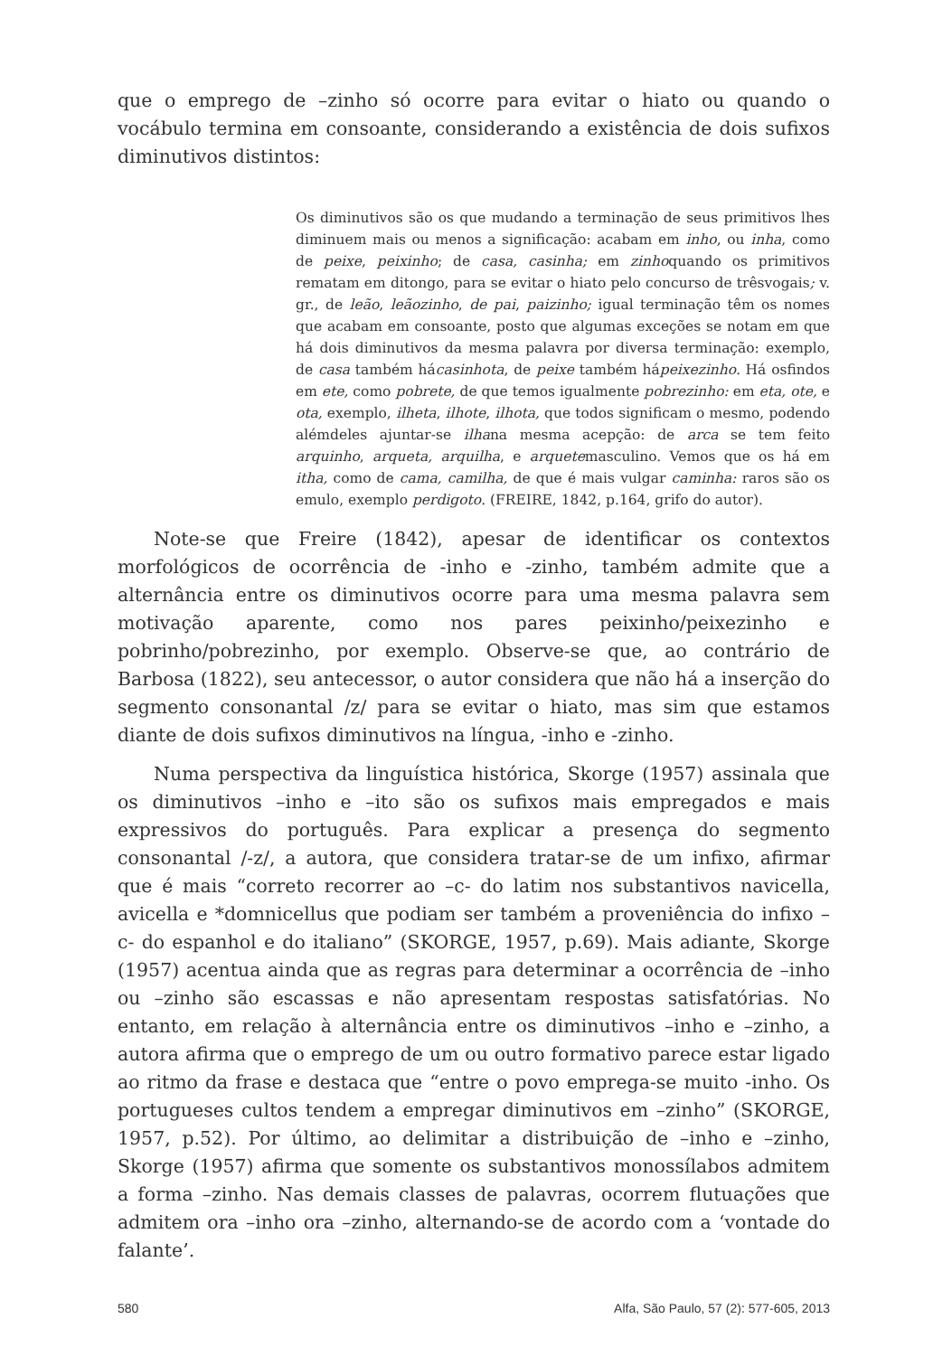que o emprego de –zinho só ocorre para evitar o hiato ou quando o vocábulo termina em consoante, considerando a existência de dois sufixos diminutivos distintos:
Os diminutivos são os que mudando a terminação de seus primitivos lhes diminuem mais ou menos a significação: acabam em inho, ou inha, como de peixe, peixinho; de casa, casinha; em zinhoquando os primitivos rematam em ditongo, para se evitar o hiato pelo concurso de trêsvogais; v. gr., de leão, leãozinho, de pai, paizinho; igual terminação têm os nomes que acabam em consoante, posto que algumas exceções se notam em que há dois diminutivos da mesma palavra por diversa terminação: exemplo, de casa também hácasinhota, de peixe também hápeixezinho. Há osfindos em ete, como pobrete, de que temos igualmente pobrezinho: em eta, ote, e ota, exemplo, ilheta, ilhote, ilhota, que todos significam o mesmo, podendo alémdeles ajuntar-se ilhana mesma acepção: de arca se tem feito arquinho, arqueta, arquilha, e arquetemasculino. Vemos que os há em itha, como de cama, camilha, de que é mais vulgar caminha: raros são os emulo, exemplo perdigoto. (FREIRE, 1842, p.164, grifo do autor).
Note-se que Freire (1842), apesar de identificar os contextos morfológicos de ocorrência de -inho e -zinho, também admite que a alternância entre os diminutivos ocorre para uma mesma palavra sem motivação aparente, como nos pares peixinho/peixezinho e pobrinho/pobrezinho, por exemplo. Observe-se que, ao contrário de Barbosa (1822), seu antecessor, o autor considera que não há a inserção do segmento consonantal /z/ para se evitar o hiato, mas sim que estamos diante de dois sufixos diminutivos na língua, -inho e -zinho.
Numa perspectiva da linguística histórica, Skorge (1957) assinala que os diminutivos –inho e –ito são os sufixos mais empregados e mais expressivos do português. Para explicar a presença do segmento consonantal /-z/, a autora, que considera tratar-se de um infixo, afirmar que é mais “correto recorrer ao –c- do latim nos substantivos navicella, avicella e *domnicellus que podiam ser também a proveniência do infixo –c- do espanhol e do italiano” (SKORGE, 1957, p.69). Mais adiante, Skorge (1957) acentua ainda que as regras para determinar a ocorrência de –inho ou –zinho são escassas e não apresentam respostas satisfatórias. No entanto, em relação à alternância entre os diminutivos –inho e –zinho, a autora afirma que o emprego de um ou outro formativo parece estar ligado ao ritmo da frase e destaca que “entre o povo emprega-se muito -inho. Os portugueses cultos tendem a empregar diminutivos em –zinho” (SKORGE, 1957, p.52). Por último, ao delimitar a distribuição de –inho e –zinho, Skorge (1957) afirma que somente os substantivos monossílabos admitem a forma –zinho. Nas demais classes de palavras, ocorrem flutuações que admitem ora –inho ora –zinho, alternando-se de acordo com a ‘vontade do falante’.
580 Alfa, São Paulo, 57 (2): 577-605, 2013